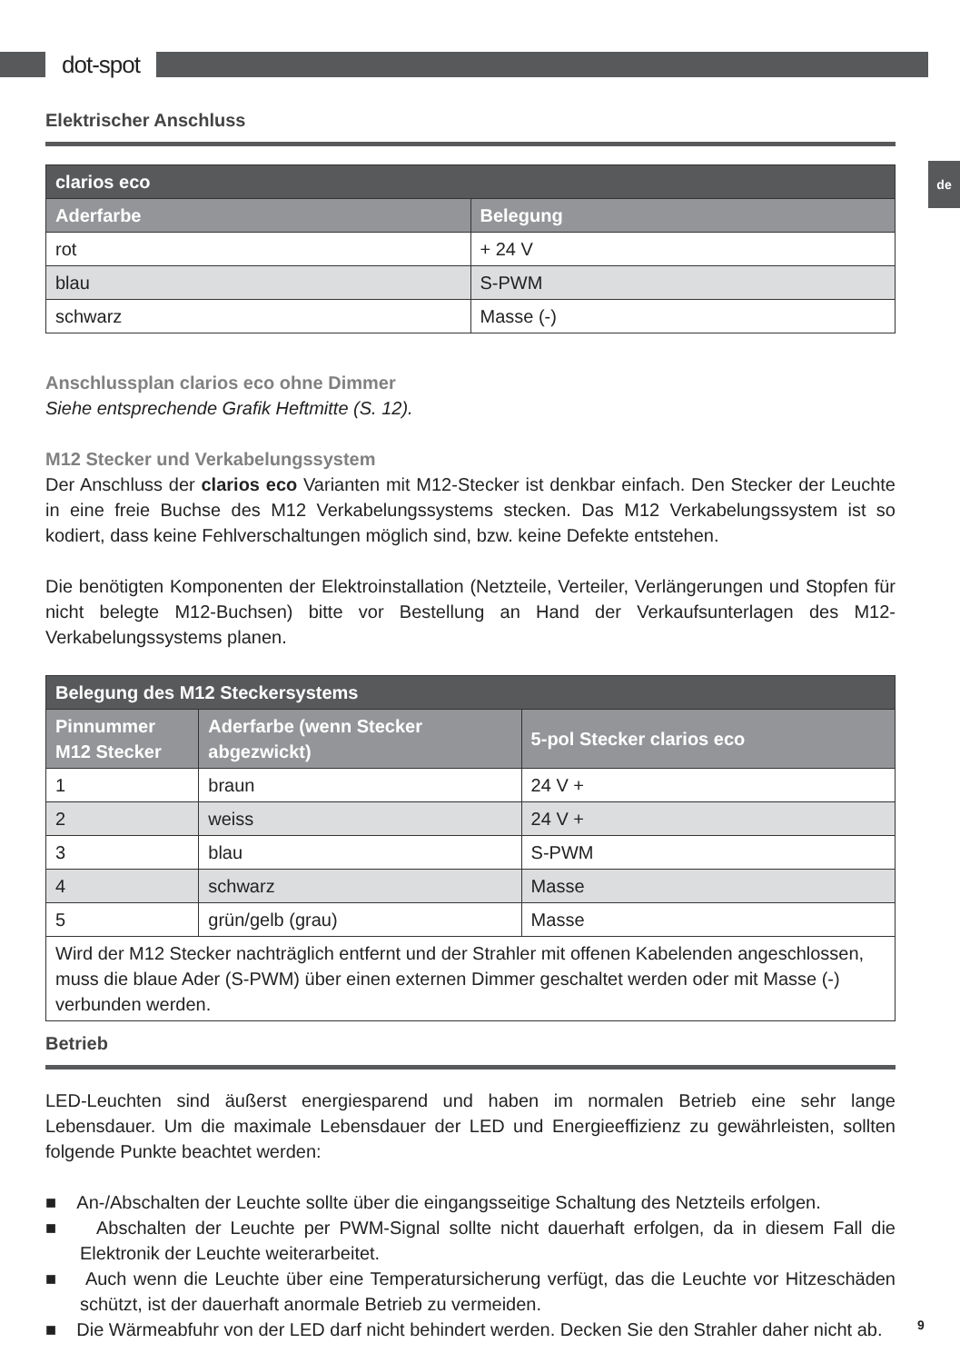dot-spot
de
Elektrischer Anschluss
| clarios eco | |
| --- | --- |
| Aderfarbe | Belegung |
| rot | + 24 V |
| blau | S-PWM |
| schwarz | Masse (-) |
Anschlussplan clarios eco ohne Dimmer
Siehe entsprechende Grafik Heftmitte (S. 12).
M12 Stecker und Verkabelungssystem
Der Anschluss der clarios eco Varianten mit M12-Stecker ist denkbar einfach. Den Stecker der Leuchte in eine freie Buchse des M12 Verkabelungssystems stecken. Das M12 Verkabelungssystem ist so kodiert, dass keine Fehlverschaltungen möglich sind, bzw. keine Defekte entstehen.
Die benötigten Komponenten der Elektroinstallation (Netzteile, Verteiler, Verlängerungen und Stopfen für nicht belegte M12-Buchsen) bitte vor Bestellung an Hand der Verkaufsunterlagen des M12-Verkabelungssystems planen.
| Belegung des M12 Steckersystems | | |
| --- | --- | --- |
| Pinnummer M12 Stecker | Aderfarbe (wenn Stecker abgezwickt) | 5-pol Stecker clarios eco |
| 1 | braun | 24 V + |
| 2 | weiss | 24 V + |
| 3 | blau | S-PWM |
| 4 | schwarz | Masse |
| 5 | grün/gelb (grau) | Masse |
| Wird der M12 Stecker nachträglich entfernt und der Strahler mit offenen Kabelenden angeschlossen, muss die blaue Ader (S-PWM) über einen externen Dimmer geschaltet werden oder mit Masse (-) verbunden werden. | | |
Betrieb
LED-Leuchten sind äußerst energiesparend und haben im normalen Betrieb eine sehr lange Lebensdauer. Um die maximale Lebensdauer der LED und Energieeffizienz zu gewährleisten, sollten folgende Punkte beachtet werden:
■ An-/Abschalten der Leuchte sollte über die eingangsseitige Schaltung des Netzteils erfolgen.
■ Abschalten der Leuchte per PWM-Signal sollte nicht dauerhaft erfolgen, da in diesem Fall die Elektronik der Leuchte weiterarbeitet.
■ Auch wenn die Leuchte über eine Temperatursicherung verfügt, das die Leuchte vor Hitzeschäden schützt, ist der dauerhaft anormale Betrieb zu vermeiden.
■ Die Wärmeabfuhr von der LED darf nicht behindert werden. Decken Sie den Strahler daher nicht ab.
9